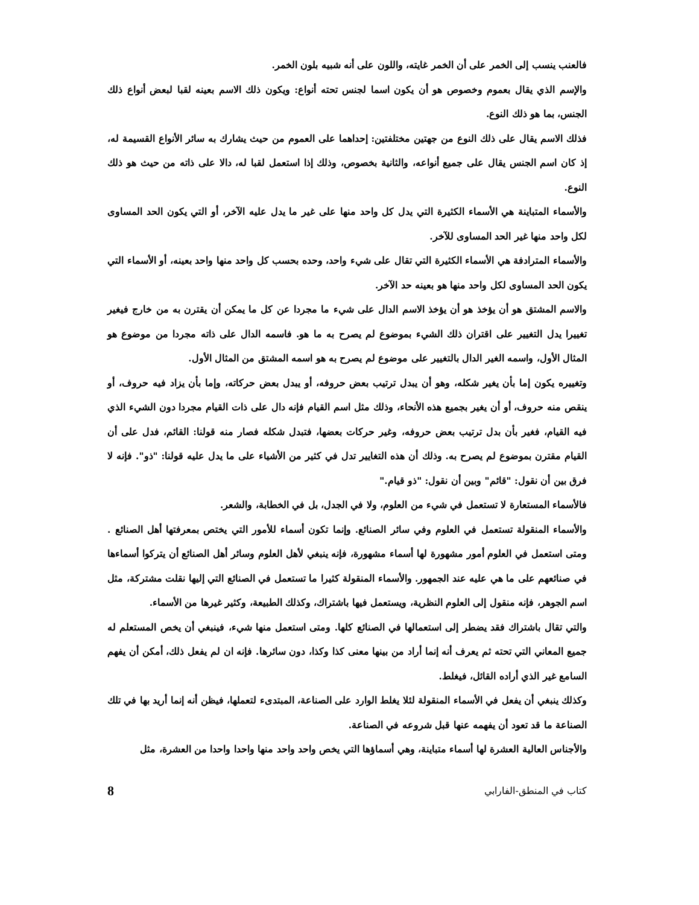فالعنب ينسب إلى الخمر على أن الخمر غايته، واللون على أنه شبيه بلون الخمر.
والإسم الذي يقال بعموم وخصوص هو أن يكون اسما لجنس تحته أنواع: ويكون ذلك الاسم بعينه لقبا لبعض أنواع ذلك الجنس، بما هو ذلك النوع.
فذلك الاسم يقال على ذلك النوع من جهتين مختلفتين: إحداهما على العموم من حيث يشارك به سائر الأنواع القسيمة له، إذ كان اسم الجنس يقال على جميع أنواعه، والثانية بخصوص، وذلك إذا استعمل لقبا له، دالا على ذاته من حيث هو ذلك النوع.
والأسماء المتباينة هي الأسماء الكثيرة التي يدل كل واحد منها على غير ما يدل عليه الآخر، أو التي يكون الحد المساوى لكل واحد منها غير الحد المساوى للآخر.
والأسماء المترادفة هي الأسماء الكثيرة التي تقال على شيء واحد، وحده بحسب كل واحد منها واحد بعينه، أو الأسماء التي يكون الحد المساوى لكل واحد منها هو بعينه حد الآخر.
والاسم المشتق هو أن يؤخذ هو أن يؤخذ الاسم الدال على شيء ما مجردا عن كل ما يمكن أن يقترن به من خارج فيغير تغييرا يدل التغيير على اقتران ذلك الشيء بموضوع لم يصرح به ما هو. فاسمه الدال على ذاته مجردا من موضوع هو المثال الأول، واسمه الغير الدال بالتغيير على موضوع لم يصرح به هو اسمه المشتق من المثال الأول.
وتغييره يكون إما بأن يغير شكله، وهو أن يبدل ترتيب بعض حروفه، أو يبدل بعض حركاته، وإما بأن يزاد فيه حروف، أو ينقص منه حروف، أو أن يغير بجميع هذه الأنحاء، وذلك مثل اسم القيام فإنه دال على ذات القيام مجردا دون الشيء الذي فيه القيام، فغير بأن بدل ترتيب بعض حروفه، وغير حركات بعضها، فتبدل شكله فصار منه قولنا: القائم، فدل على أن القيام مقترن بموضوع لم يصرح به. وذلك أن هذه التغايير تدل في كثير من الأشياء على ما يدل عليه قولنا: "ذو". فإنه لا فرق بين أن نقول: "قائم" وبين أن نقول: "ذو قيام."
فالأسماء المستعارة لا تستعمل في شيء من العلوم، ولا في الجدل، بل في الخطابة، والشعر.
والأسماء المنقولة تستعمل في العلوم وفي سائر الصنائع. وإنما تكون أسماء للأمور التي يختص بمعرفتها أهل الصنائع . ومتى استعمل في العلوم أمور مشهورة لها أسماء مشهورة، فإنه ينبغي لأهل العلوم وسائر أهل الصنائع أن يتركوا أسماءها في صنائعهم على ما هي عليه عند الجمهور. والأسماء المنقولة كثيرا ما تستعمل في الصنائع التي إليها نقلت مشتركة، مثل اسم الجوهر، فإنه منقول إلى العلوم النظرية، ويستعمل فيها باشتراك، وكذلك الطبيعة، وكثير غيرها من الأسماء.
والتي تقال باشتراك فقد يضطر إلى استعمالها في الصنائع كلها. ومتى استعمل منها شيء، فينبغي أن يخص المستعلم له جميع المعاني التي تحته ثم يعرف أنه إنما أراد من بينها معنى كذا وكذا، دون سائرها. فإنه ان لم يفعل ذلك، أمكن أن يفهم السامع غير الذي أراده القائل، فيغلط.
وكذلك ينبغي أن يفعل في الأسماء المنقولة لئلا يغلط الوارد على الصناعة، المبتدىء لتعملها، فيظن أنه إنما أريد بها في تلك الصناعة ما قد تعود أن يفهمه عنها قبل شروعه في الصناعة.
والأجناس العالية العشرة لها أسماء متباينة، وهي أسماؤها التي يخص واحد واحد منها واحدا واحدا من العشرة، مثل
كتاب في المنطق-الفارابي 8